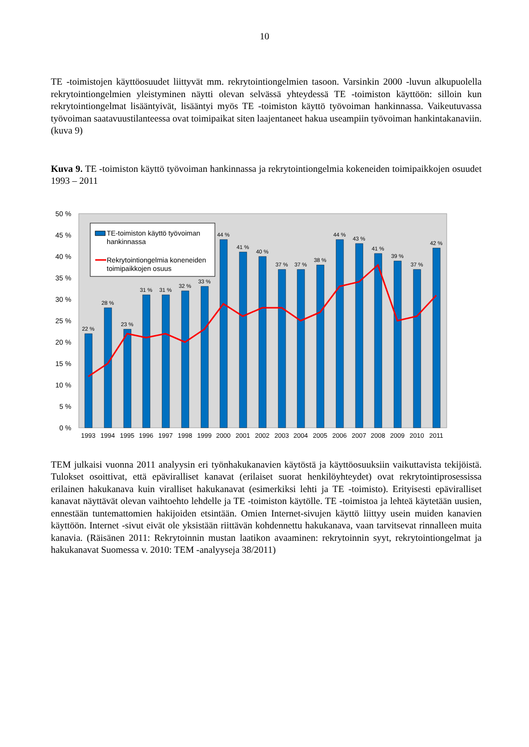10
TE -toimistojen käyttöosuudet liittyvät mm. rekrytointiongelmien tasoon. Varsinkin 2000 -luvun alkupuolella rekrytointiongelmien yleistyminen näytti olevan selvässä yhteydessä TE -toimiston käyttöön: silloin kun rekrytointiongelmat lisääntyivät, lisääntyi myös TE -toimiston käyttö työvoiman hankinnassa. Vaikeutuvassa työvoiman saatavuustilanteessa ovat toimipaikat siten laajentaneet hakua useampiin työvoiman hankintakanaviin. (kuva 9)
Kuva 9. TE -toimiston käyttö työvoiman hankinnassa ja rekrytointiongelmia kokeneiden toimipaikkojen osuudet 1993 – 2011
50 %
45 %
40 %
35 %
30 %
25 %
20 %
15 %
10 %
5 %
0 %
22 %
28 %
23 %
31 %
31 %
32 %
33 %
44 %
41 %
40 %
37 %
37 %
38 %
44 %
43 %
41 %
39 %
37 %
42 %
1993
1994
1995
1996
1997
1998
1999
2000
2001
2002
2003
2004
2005
2006
2007
2008
2009
2010
2011
TE-toimiston käyttö työvoiman
hankinnassa
Rekrytointiongelmia koneneiden
toimipaikkojen osuus
TEM julkaisi vuonna 2011 analyysin eri työnhakukanavien käytöstä ja käyttöosuuksiin vaikuttavista tekijöistä. Tulokset osoittivat, että epäviralliset kanavat (erilaiset suorat henkilöyhteydet) ovat rekrytointiprosessissa erilainen hakukanava kuin viralliset hakukanavat (esimerkiksi lehti ja TE -toimisto). Erityisesti epäviralliset kanavat näyttävät olevan vaihtoehto lehdelle ja TE -toimiston käytölle. TE -toimistoa ja lehteä käytetään uusien, ennestään tuntemattomien hakijoiden etsintään. Omien Internet-sivujen käyttö liittyy usein muiden kanavien käyttöön. Internet -sivut eivät ole yksistään riittävän kohdennettu hakukanava, vaan tarvitsevat rinnalleen muita kanavia. (Räisänen 2011: Rekrytoinnin mustan laatikon avaaminen: rekrytoinnin syyt, rekrytointiongelmat ja hakukanavat Suomessa v. 2010: TEM -analyyseja 38/2011)